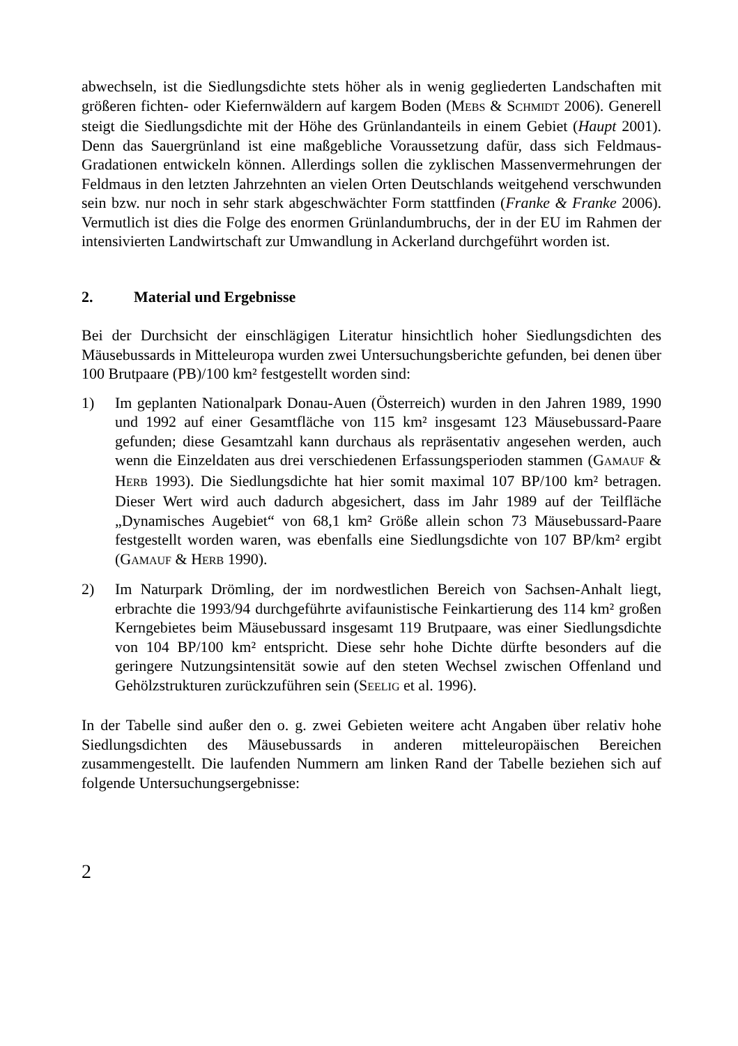abwechseln, ist die Siedlungsdichte stets höher als in wenig gegliederten Landschaften mit größeren fichten- oder Kiefernwäldern auf kargem Boden (MEBS & SCHMIDT 2006). Generell steigt die Siedlungsdichte mit der Höhe des Grünlandanteils in einem Gebiet (Haupt 2001). Denn das Sauergrünland ist eine maßgebliche Voraussetzung dafür, dass sich Feldmaus-Gradationen entwickeln können. Allerdings sollen die zyklischen Massenvermehrungen der Feldmaus in den letzten Jahrzehnten an vielen Orten Deutschlands weitgehend verschwunden sein bzw. nur noch in sehr stark abgeschwächter Form stattfinden (Franke & Franke 2006). Vermutlich ist dies die Folge des enormen Grünlandumbruchs, der in der EU im Rahmen der intensivierten Landwirtschaft zur Umwandlung in Ackerland durchgeführt worden ist.
2. Material und Ergebnisse
Bei der Durchsicht der einschlägigen Literatur hinsichtlich hoher Siedlungsdichten des Mäusebussards in Mitteleuropa wurden zwei Untersuchungsberichte gefunden, bei denen über 100 Brutpaare (PB)/100 km² festgestellt worden sind:
1) Im geplanten Nationalpark Donau-Auen (Österreich) wurden in den Jahren 1989, 1990 und 1992 auf einer Gesamtfläche von 115 km² insgesamt 123 Mäusebussard-Paare gefunden; diese Gesamtzahl kann durchaus als repräsentativ angesehen werden, auch wenn die Einzeldaten aus drei verschiedenen Erfassungsperioden stammen (GAMAUF & HERB 1993). Die Siedlungsdichte hat hier somit maximal 107 BP/100 km² betragen. Dieser Wert wird auch dadurch abgesichert, dass im Jahr 1989 auf der Teilfläche „Dynamisches Augebiet“ von 68,1 km² Größe allein schon 73 Mäusebussard-Paare festgestellt worden waren, was ebenfalls eine Siedlungsdichte von 107 BP/km² ergibt (GAMAUF & HERB 1990).
2) Im Naturpark Drömling, der im nordwestlichen Bereich von Sachsen-Anhalt liegt, erbrachte die 1993/94 durchgeführte avifaunistische Feinkartierung des 114 km² großen Kerngebietes beim Mäusebussard insgesamt 119 Brutpaare, was einer Siedlungsdichte von 104 BP/100 km² entspricht. Diese sehr hohe Dichte dürfte besonders auf die geringere Nutzungsintensität sowie auf den steten Wechsel zwischen Offenland und Gehölzstrukturen zurückzuführen sein (SEELIG et al. 1996).
In der Tabelle sind außer den o. g. zwei Gebieten weitere acht Angaben über relativ hohe Siedlungsdichten des Mäusebussards in anderen mitteleuropäischen Bereichen zusammengestellt. Die laufenden Nummern am linken Rand der Tabelle beziehen sich auf folgende Untersuchungsergebnisse:
2